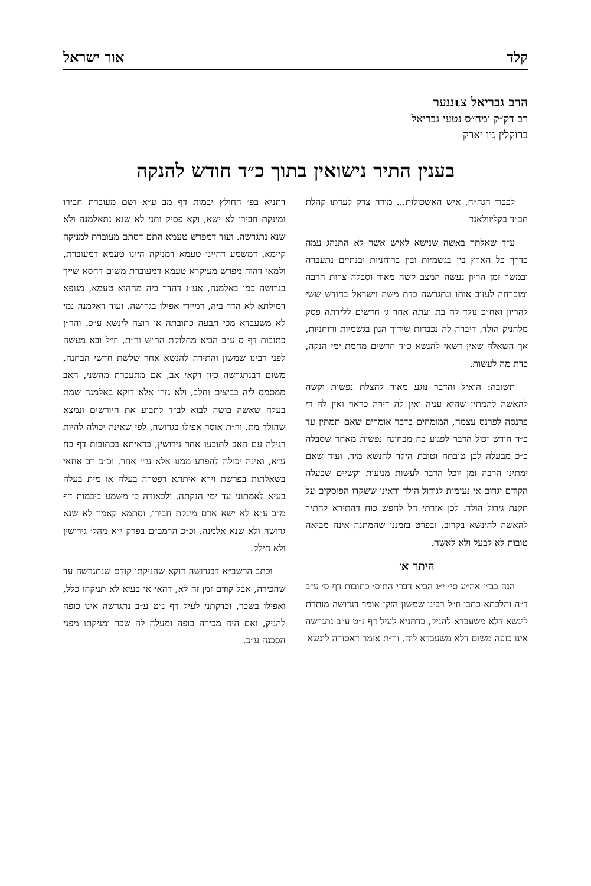קלד אור ישראל
הרב גבריאל צιננער
רב דק״ק ומח״ס נטעי גבריאל
ברוקלין ניו יארק
בענין התיר נישואין בתוך כ״ד חודש להנקה
לכבוד הגה״ח, איש האשכולות... מורה צדק לעדתו קהלת חב״ד בקליוולאנד
ע״ד שאלתך באשה שנישא לאיש אשר לא התנהג עמה כדרך כל הארץ בין בגשמיות ובין ברוחניות ובנתיים נתעברה ובמשך זמן הריון נעשה המצב קשה מאוד וסבלה צרות הרבה ומוכרחה לעזוב אותו ונתגרשה כדת משה וישראל בחודש ששי להריון ואח״כ נולד לה בת ועתה אחר ג׳ חדשים ללידתה פסק מלהניק הולד, דיברה לה נכבדות שידוך הגון בגשמיות ורוחניות, אך השאלה שאין רשאי להנשא כ״ד חדשים מחמת ימי הנקה, כדת מה לעשות.
תשובה: הואיל והדבר נוגע מאוד להצלת נפשות וקשה להאשה להמתין שהיא עניה ואין לה דירה כראוי ואין לה די פרנסה לפרנס עצמה, המומחים בדבר אומרים שאם תמתין עד כ״ד חודש יכול הדבר לפגוע בה מבחינה נפשית מאחר שסבלה כ״כ מבעלה לכן טובתה וטובת הילד להנשא מיד. ועוד שאם ימתינו הרבה זמן יוכל הדבר לעשות מניעות וקשיים שבעלה הקודם יגרום אי נעימות לגידול הילד וראינו ששקדו הפוסקים על תקנת גידול הולד. לכן אזרתי חל לחפש כוח דהתירא להתיר להאשה להינשא בקרוב. ובפרט בזמננו שהמתנה אינה מביאה טובות לא לבעל ולא לאשה.
היתר א׳
הנה בב״י אה״ע סי׳ י״ג הביא דברי התוס׳ כתובות דף ס׳ ע״ב ד״ה והלכתא כתבו וז״ל רבינו שמשון הזקן אומר דגרושה מותרת לינשא דלא משעבדא להניק, כדתניא לעיל דף נ״ט ע״ב נתגרשה אינו כופה משום דלא משעבדא ליה. ור״ת אומר דאסורה לינשא
דתניא בפ׳ החולץ יבמות דף מב ע״א ושם מעוברת חבירו ומינקת חבירו לא ישא, וקא פסיק ותני לא שנא נתאלמנה ולא שנא נתגרשה. ועוד דמפרש טעמא התם דסתם מעוברת למניקה קיימא, דמשמע דהיינו טעמא דמניקה היינו טעמא דמעוברת, ולמאי דהוה מפרש מעיקרא טעמא דמעוברת משום דחסא שייך בגרושה כמו באלמנה, אע״ג דהדר ביה מההוא טעמא, מגופא דמילתא לא הדר ביה, דמיירי אפילו בגרושה. ועוד דאלמנה נמי לא משעבדא מכי תבעה כתובתה או רוצה לינשא ע״כ. והר״ן כתובות דף ס ע״ב הביא מחלוקת הר״ש ור״ת, וז״ל ובא מעשה לפני רבינו שמשון והתירה להנשא אחר שלשת חדשי הבחנה, משום דבנתגרשה כיון דקאי אב, אם מתעברת מהשני, האב ממסמס ליה בביצים וחלב, ולא גזרו אלא דוקא באלמנה שמת בעלה שאשה בושה לבוא לב״ד לתבוע את היורשים ונמצא שהולד מת. ור״ת אוסר אפילו בגרושה, לפי שאינה יכולה להיות רגילה עם האב לתובעו אחר גירושין, כדאיתא בכתובות דף כח ע״א, ואינה יכולה להפרע ממנו אלא ע״י אחר. וכ״כ רב אחאי בשאלתות בפרשת וירא איתתא דפטרה בעלה או מית בעלה בעיא לאמתוני עד ימי הנקתה. ולכאורה כן משמע ביבמות דף מ״ב ע״א לא ישא אדם מינקת חבירו, וסתמא קאמר לא שנא גרושה ולא שנא אלמנה. וכ״כ הרמב״ם בפרק י״א מהל׳ גירושין ולא חילק.
וכתב הרשב״א דבגרושה דוקא שהניקתו קודם שנתגרשה עד שהכירה, אבל קודם זמן זה לא, דהאי אי בעיא לא תניקהו כלל, ואפילו בשכר, וכדקתני לעיל דף נ״ט ע״ב נתגרשה אינו כופה להניק, ואם היה מכירה כופה ומעלה לה שכר ומניקתו מפני הסכנה ע״כ.